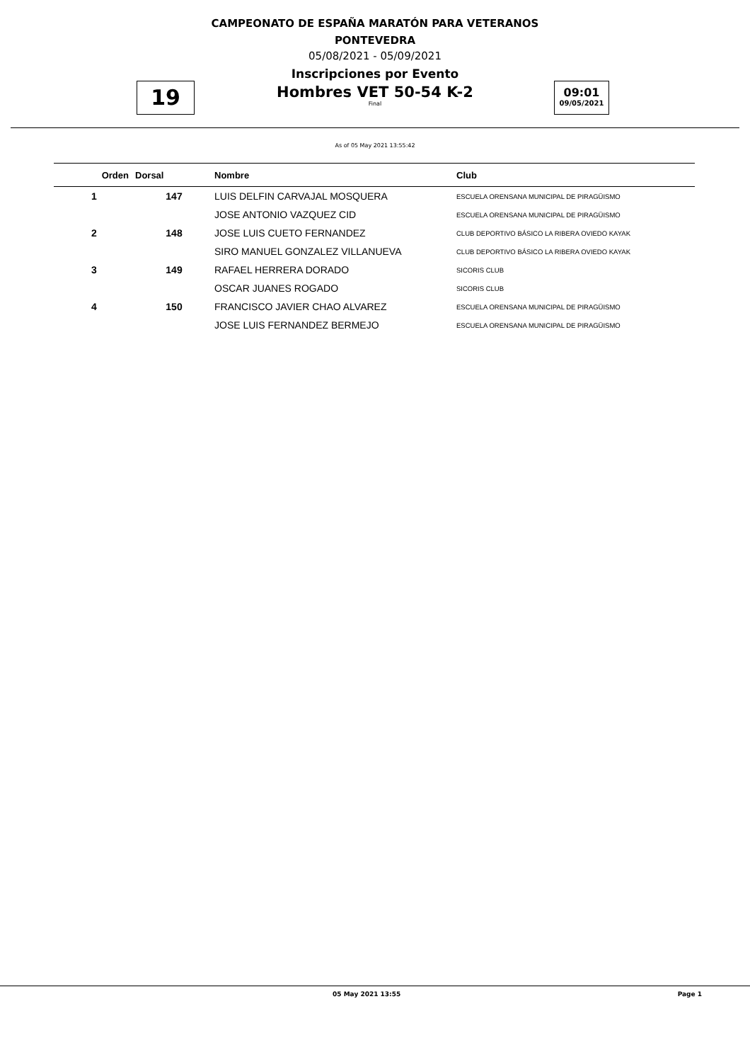CAMPEONATO DE ESPAÑA MARATÓN PARA VETERANOS
PONTEVEDRA
05/08/2021 - 05/09/2021
Inscripciones por Evento
19
Hombres VET 50-54 K-2
Final
09:01
09/05/2021
As of 05 May 2021 13:55:42
| Orden | Dorsal | Nombre | Club |
| --- | --- | --- | --- |
| 1 | 147 | LUIS DELFIN CARVAJAL MOSQUERA | ESCUELA ORENSANA MUNICIPAL DE PIRAGÜISMO |
| | | JOSE ANTONIO VAZQUEZ CID | ESCUELA ORENSANA MUNICIPAL DE PIRAGÜISMO |
| 2 | 148 | JOSE LUIS CUETO FERNANDEZ | CLUB DEPORTIVO BÁSICO LA RIBERA OVIEDO KAYAK |
| | | SIRO MANUEL GONZALEZ VILLANUEVA | CLUB DEPORTIVO BÁSICO LA RIBERA OVIEDO KAYAK |
| 3 | 149 | RAFAEL HERRERA DORADO | SICORIS CLUB |
| | | OSCAR JUANES ROGADO | SICORIS CLUB |
| 4 | 150 | FRANCISCO JAVIER CHAO ALVAREZ | ESCUELA ORENSANA MUNICIPAL DE PIRAGÜISMO |
| | | JOSE LUIS FERNANDEZ BERMEJO | ESCUELA ORENSANA MUNICIPAL DE PIRAGÜISMO |
05 May 2021 13:55 Page 1